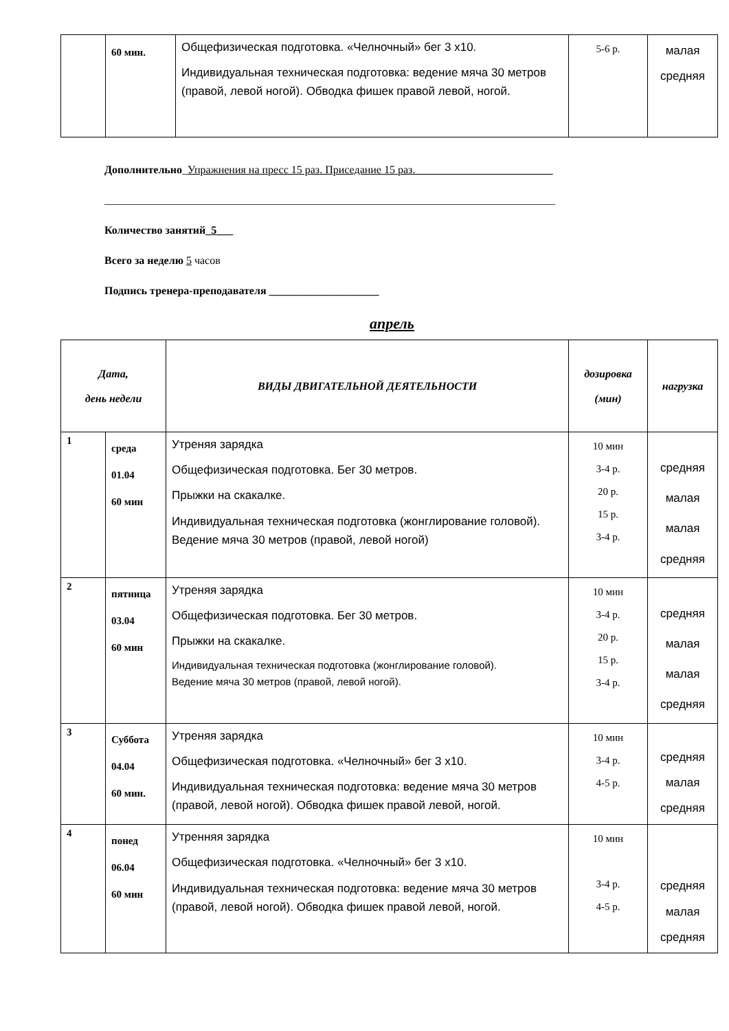| | 60 мин. | Общефизическая подготовка. «Челночный» бег 3 х10. Индивидуальная техническая подготовка: ведение мяча 30 метров (правой, левой ногой). Обводка фишек правой левой, ногой. | 5-6 р. | малая средняя |
Дополнительно_Упражнения на пресс 15 раз. Приседание 15 раз.___ ___________________ __
__________________________________________________________________________________
Количество занятий_5___
Всего за неделю 5 часов
Подпись тренера-преподавателя ____________________
апрель
| Дата, день недели | | ВИДЫ ДВИГАТЕЛЬНОЙ ДЕЯТЕЛЬНОСТИ | дозировка (мин) | нагрузка |
| --- | --- | --- | --- | --- |
| 1 | среда 01.04 60 мин | Утреняя зарядка Общефизическая подготовка. Бег 30 метров. Прыжки на скакалке. Индивидуальная техническая подготовка (жонглирование головой). Ведение мяча 30 метров (правой, левой ногой) | 10 мин 3-4 р. 20 р. 15 р. 3-4 р. | средняя малая малая средняя |
| 2 | пятница 03.04 60 мин | Утреняя зарядка Общефизическая подготовка. Бег 30 метров. Прыжки на скакалке. Индивидуальная техническая подготовка (жонглирование головой). Ведение мяча 30 метров (правой, левой ногой). | 10 мин 3-4 р. 20 р. 15 р. 3-4 р. | средняя малая малая средняя |
| 3 | Суббота 04.04 60 мин. | Утреняя зарядка Общефизическая подготовка. «Челночный» бег 3 х10. Индивидуальная техническая подготовка: ведение мяча 30 метров (правой, левой ногой). Обводка фишек правой левой, ногой. | 10 мин 3-4 р. 4-5 р. | средняя малая средняя |
| 4 | понед 06.04 60 мин | Утренняя зарядка Общефизическая подготовка. «Челночный» бег 3 х10. Индивидуальная техническая подготовка: ведение мяча 30 метров (правой, левой ногой). Обводка фишек правой левой, ногой. | 10 мин 3-4 р. 4-5 р. | средняя малая средняя |